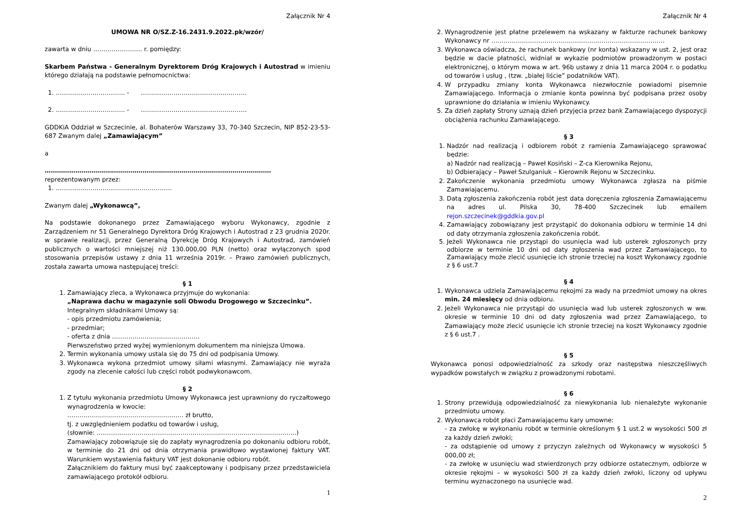Załącznik Nr 4
UMOWA NR O/SZ.Z-16.2431.9.2022.pk/wzór/
zawarta w dniu …………………… r. pomiędzy:
Skarbem Państwa - Generalnym Dyrektorem Dróg Krajowych i Autostrad w imieniu którego działają na podstawie pełnomocnictwa:
1. ……………………………. - …………………………………………….
2. ……………………………. - …………………………………………….
GDDKiA Oddział w Szczecinie, al. Bohaterów Warszawy 33, 70-340 Szczecin, NIP 852-23-53-687 Zwanym dalej „Zamawiającym”
a
…………………………………………………………………………………………………
reprezentowanym przez:
1. …………………………………………………
Zwanym dalej „Wykonawcą”,
Na podstawie dokonanego przez Zamawiającego wyboru Wykonawcy, zgodnie z Zarządzeniem nr 51 Generalnego Dyrektora Dróg Krajowych i Autostrad z 23 grudnia 2020r. w sprawie realizacji, przez Generalną Dyrekcję Dróg Krajowych i Autostrad, zamówień publicznych o wartości mniejszej niż 130.000,00 PLN (netto) oraz wyłączonych spod stosowania przepisów ustawy z dnia 11 września 2019r. – Prawo zamówień publicznych, została zawarta umowa następującej treści:
§ 1
1. Zamawiający zleca, a Wykonawca przyjmuje do wykonania:
„Naprawa dachu w magazynie soli Obwodu Drogowego w Szczecinku”.
Integralnym składnikami Umowy są:
- opis przedmiotu zamówienia;
- przedmiar;
- oferta z dnia …………………………………….
Pierwszeństwo przed wyżej wymienionym dokumentem ma niniejsza Umowa.
2. Termin wykonania umowy ustala się do 75 dni od podpisania Umowy.
3. Wykonawca wykona przedmiot umowy siłami własnymi. Zamawiający nie wyraża zgody na zlecenie całości lub części robót podwykonawcom.
§ 2
1. Z tytułu wykonania przedmiotu Umowy Wykonawca jest uprawniony do ryczałtowego wynagrodzenia w kwocie:
………………………………………………… zł brutto,
tj. z uwzględnieniem podatku od towarów i usług,
(słownie: ……………………………………………………………………………………..)
Zamawiający zobowiązuje się do zapłaty wynagrodzenia po dokonaniu odbioru robót, w terminie do 21 dni od dnia otrzymania prawidłowo wystawionej faktury VAT. Warunkiem wystawienia faktury VAT jest dokonanie odbioru robót.
Załącznikiem do faktury musi być zaakceptowany i podpisany przez przedstawiciela zamawiającego protokół odbioru.
1
Załącznik Nr 4
2. Wynagrodzenie jest płatne przelewem na wskazany w fakturze rachunek bankowy Wykonawcy nr ………………………………………………………………………….
3. Wykonawca oświadcza, że rachunek bankowy (nr konta) wskazany w ust. 2, jest oraz będzie w dacie płatności, widniał w wykazie podmiotów prowadzonym w postaci elektronicznej, o którym mowa w art. 96b ustawy z dnia 11 marca 2004 r. o podatku od towarów i usług , (tzw. „białej liście” podatników VAT).
4. W przypadku zmiany konta Wykonawca niezwłocznie powiadomi pisemnie Zamawiającego. Informacja o zmianie konta powinna być podpisana przez osoby uprawnione do działania w imieniu Wykonawcy.
5. Za dzień zapłaty Strony uznają dzień przyjęcia przez bank Zamawiającego dyspozycji obciążenia rachunku Zamawiającego.
§ 3
1. Nadzór nad realizacją i odbiorem robót z ramienia Zamawiającego sprawować będzie:
a) Nadzór nad realizacją – Paweł Kosiński – Z-ca Kierownika Rejonu,
b) Odbierający – Paweł Szulganiuk – Kierownik Rejonu w Szczecinku.
2. Zakończenie wykonania przedmiotu umowy Wykonawca zgłasza na piśmie Zamawiającemu.
3. Datą zgłoszenia zakończenia robót jest data doręczenia zgłoszenia Zamawiającemu na adres ul. Pilska 30, 78-400 Szczecinek lub emailem rejon.szczecinek@gddkia.gov.pl
4. Zamawiający zobowiązany jest przystąpić do dokonania odbioru w terminie 14 dni od daty otrzymania zgłoszenia zakończenia robót.
5. Jeżeli Wykonawca nie przystąpi do usunięcia wad lub usterek zgłoszonych przy odbiorze w terminie 10 dni od daty zgłoszenia wad przez Zamawiającego, to Zamawiający może zlecić usunięcie ich stronie trzeciej na koszt Wykonawcy zgodnie z § 6 ust.7
§ 4
1. Wykonawca udziela Zamawiającemu rękojmi za wady na przedmiot umowy na okres min. 24 miesięcy od dnia odbioru.
2. Jeżeli Wykonawca nie przystąpi do usunięcia wad lub usterek zgłoszonych w ww. okresie w terminie 10 dni od daty zgłoszenia wad przez Zamawiającego, to Zamawiający może zlecić usunięcie ich stronie trzeciej na koszt Wykonawcy zgodnie z § 6 ust.7 .
§ 5
Wykonawca ponosi odpowiedzialność za szkody oraz następstwa nieszczęśliwych wypadków powstałych w związku z prowadzonymi robotami.
§ 6
1. Strony przewidują odpowiedzialność za niewykonania lub nienależyte wykonanie przedmiotu umowy.
2. Wykonawca robót płaci Zamawiającemu kary umowne:
- za zwłokę w wykonaniu robót w terminie określonym § 1 ust.2 w wysokości 500 zł za każdy dzień zwłoki;
- za odstąpienie od umowy z przyczyn zależnych od Wykonawcy w wysokości 5 000,00 zł;
- za zwłokę w usunięciu wad stwierdzonych przy odbiorze ostatecznym, odbiorze w okresie rękojmi – w wysokości 500 zł za każdy dzień zwłoki, liczony od upływu terminu wyznaczonego na usunięcie wad.
2